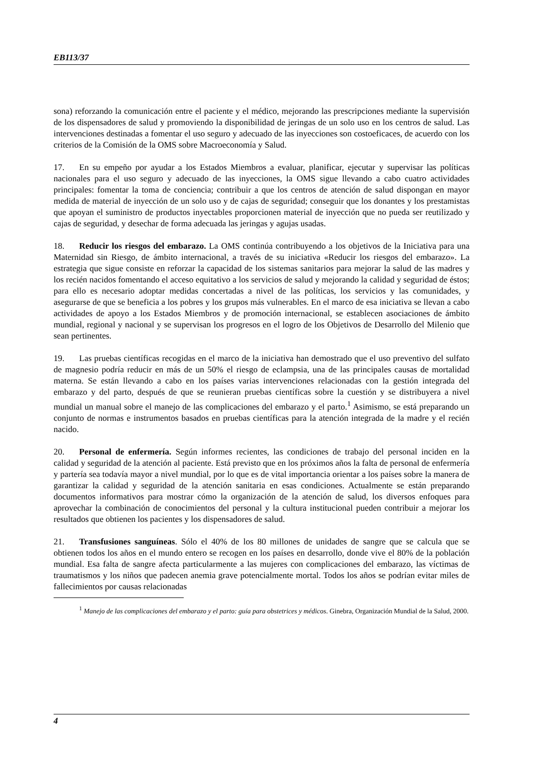EB113/37
sona) reforzando la comunicación entre el paciente y el médico, mejorando las prescripciones mediante la supervisión de los dispensadores de salud y promoviendo la disponibilidad de jeringas de un solo uso en los centros de salud. Las intervenciones destinadas a fomentar el uso seguro y adecuado de las inyecciones son costoeficaces, de acuerdo con los criterios de la Comisión de la OMS sobre Macroeconomía y Salud.
17. En su empeño por ayudar a los Estados Miembros a evaluar, planificar, ejecutar y supervisar las políticas nacionales para el uso seguro y adecuado de las inyecciones, la OMS sigue llevando a cabo cuatro actividades principales: fomentar la toma de conciencia; contribuir a que los centros de atención de salud dispongan en mayor medida de material de inyección de un solo uso y de cajas de seguridad; conseguir que los donantes y los prestamistas que apoyan el suministro de productos inyectables proporcionen material de inyección que no pueda ser reutilizado y cajas de seguridad, y desechar de forma adecuada las jeringas y agujas usadas.
18. Reducir los riesgos del embarazo. La OMS continúa contribuyendo a los objetivos de la Iniciativa para una Maternidad sin Riesgo, de ámbito internacional, a través de su iniciativa «Reducir los riesgos del embarazo». La estrategia que sigue consiste en reforzar la capacidad de los sistemas sanitarios para mejorar la salud de las madres y los recién nacidos fomentando el acceso equitativo a los servicios de salud y mejorando la calidad y seguridad de éstos; para ello es necesario adoptar medidas concertadas a nivel de las políticas, los servicios y las comunidades, y asegurarse de que se beneficia a los pobres y los grupos más vulnerables. En el marco de esa iniciativa se llevan a cabo actividades de apoyo a los Estados Miembros y de promoción internacional, se establecen asociaciones de ámbito mundial, regional y nacional y se supervisan los progresos en el logro de los Objetivos de Desarrollo del Milenio que sean pertinentes.
19. Las pruebas científicas recogidas en el marco de la iniciativa han demostrado que el uso preventivo del sulfato de magnesio podría reducir en más de un 50% el riesgo de eclampsia, una de las principales causas de mortalidad materna. Se están llevando a cabo en los países varias intervenciones relacionadas con la gestión integrada del embarazo y del parto, después de que se reunieran pruebas científicas sobre la cuestión y se distribuyera a nivel mundial un manual sobre el manejo de las complicaciones del embarazo y el parto.<sup>1</sup> Asimismo, se está preparando un conjunto de normas e instrumentos basados en pruebas científicas para la atención integrada de la madre y el recién nacido.
20. Personal de enfermería. Según informes recientes, las condiciones de trabajo del personal inciden en la calidad y seguridad de la atención al paciente. Está previsto que en los próximos años la falta de personal de enfermería y partería sea todavía mayor a nivel mundial, por lo que es de vital importancia orientar a los países sobre la manera de garantizar la calidad y seguridad de la atención sanitaria en esas condiciones. Actualmente se están preparando documentos informativos para mostrar cómo la organización de la atención de salud, los diversos enfoques para aprovechar la combinación de conocimientos del personal y la cultura institucional pueden contribuir a mejorar los resultados que obtienen los pacientes y los dispensadores de salud.
21. Transfusiones sanguíneas. Sólo el 40% de los 80 millones de unidades de sangre que se calcula que se obtienen todos los años en el mundo entero se recogen en los países en desarrollo, donde vive el 80% de la población mundial. Esa falta de sangre afecta particularmente a las mujeres con complicaciones del embarazo, las víctimas de traumatismos y los niños que padecen anemia grave potencialmente mortal. Todos los años se podrían evitar miles de fallecimientos por causas relacionadas
<sup>1</sup> Manejo de las complicaciones del embarazo y el parto: guía para obstetrices y médicos. Ginebra, Organización Mundial de la Salud, 2000.
4